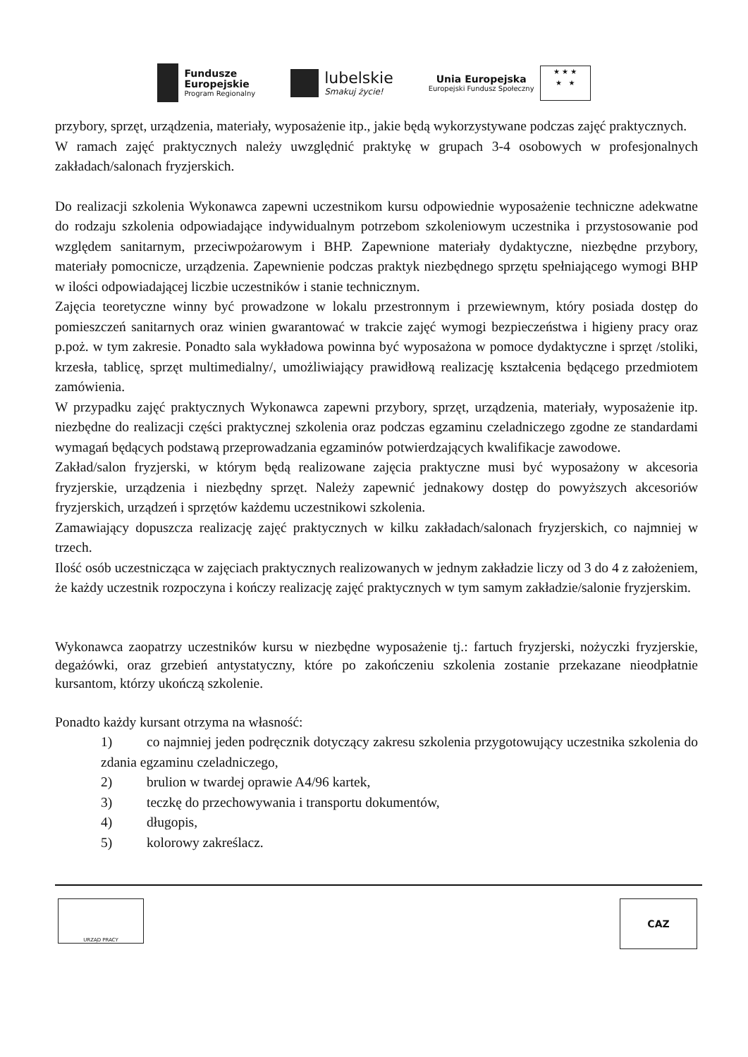Fundusze
Europejskie
Program Regionalny
lubelskie
Smakuj życie!
Unia Europejska
Europejski Fundusz Społeczny
★ ★ ★
★ ★
przybory, sprzęt, urządzenia, materiały, wyposażenie itp., jakie będą wykorzystywane podczas zajęć praktycznych.
W ramach zajęć praktycznych należy uwzględnić praktykę w grupach 3-4 osobowych w profesjonalnych zakładach/salonach fryzjerskich.
Do realizacji szkolenia Wykonawca zapewni uczestnikom kursu odpowiednie wyposażenie techniczne adekwatne do rodzaju szkolenia odpowiadające indywidualnym potrzebom szkoleniowym uczestnika i przystosowanie pod względem sanitarnym, przeciwpożarowym i BHP. Zapewnione materiały dydaktyczne, niezbędne przybory, materiały pomocnicze, urządzenia. Zapewnienie podczas praktyk niezbędnego sprzętu spełniającego wymogi BHP w ilości odpowiadającej liczbie uczestników i stanie technicznym.
Zajęcia teoretyczne winny być prowadzone w lokalu przestronnym i przewiewnym, który posiada dostęp do pomieszczeń sanitarnych oraz winien gwarantować w trakcie zajęć wymogi bezpieczeństwa i higieny pracy oraz p.poż. w tym zakresie. Ponadto sala wykładowa powinna być wyposażona w pomoce dydaktyczne i sprzęt /stoliki, krzesła, tablicę, sprzęt multimedialny/, umożliwiający prawidłową realizację kształcenia będącego przedmiotem zamówienia.
W przypadku zajęć praktycznych Wykonawca zapewni przybory, sprzęt, urządzenia, materiały, wyposażenie itp. niezbędne do realizacji części praktycznej szkolenia oraz podczas egzaminu czeladniczego zgodne ze standardami wymagań będących podstawą przeprowadzania egzaminów potwierdzających kwalifikacje zawodowe.
Zakład/salon fryzjerski, w którym będą realizowane zajęcia praktyczne musi być wyposażony w akcesoria fryzjerskie, urządzenia i niezbędny sprzęt. Należy zapewnić jednakowy dostęp do powyższych akcesoriów fryzjerskich, urządzeń i sprzętów każdemu uczestnikowi szkolenia.
Zamawiający dopuszcza realizację zajęć praktycznych w kilku zakładach/salonach fryzjerskich, co najmniej w trzech.
Ilość osób uczestnicząca w zajęciach praktycznych realizowanych w jednym zakładzie liczy od 3 do 4 z założeniem, że każdy uczestnik rozpoczyna i kończy realizację zajęć praktycznych w tym samym zakładzie/salonie fryzjerskim.
Wykonawca zaopatrzy uczestników kursu w niezbędne wyposażenie tj.: fartuch fryzjerski, nożyczki fryzjerskie, degażówki, oraz grzebień antystatyczny, które po zakończeniu szkolenia zostanie przekazane nieodpłatnie kursantom, którzy ukończą szkolenie.
Ponadto każdy kursant otrzyma na własność:
1) co najmniej jeden podręcznik dotyczący zakresu szkolenia przygotowujący uczestnika szkolenia do zdania egzaminu czeladniczego,
2) brulion w twardej oprawie A4/96 kartek,
3) teczkę do przechowywania i transportu dokumentów,
4) długopis,
5) kolorowy zakreślacz.
URZĄD PRACY
CAZ